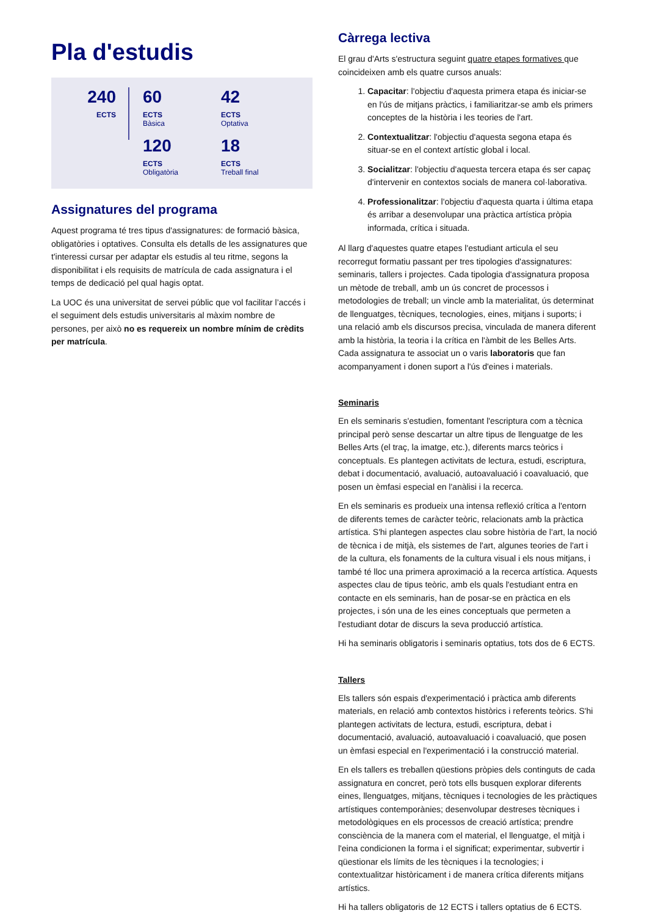Pla d'estudis
240
ECTS
60
ECTS
Bàsica
42
ECTS
Optativa
120
ECTS
Obligatòria
18
ECTS
Treball final
Assignatures del programa
Aquest programa té tres tipus d'assignatures: de formació bàsica, obligatòries i optatives. Consulta els detalls de les assignatures que t'interessi cursar per adaptar els estudis al teu ritme, segons la disponibilitat i els requisits de matrícula de cada assignatura i el temps de dedicació pel qual hagis optat.
La UOC és una universitat de servei públic que vol facilitar l’accés i el seguiment dels estudis universitaris al màxim nombre de persones, per això no es requereix un nombre mínim de crèdits per matrícula.
Càrrega lectiva
El grau d'Arts s'estructura seguint quatre etapes formatives que coincideixen amb els quatre cursos anuals:
1. Capacitar: l'objectiu d'aquesta primera etapa és iniciar-se en l'ús de mitjans pràctics, i familiaritzar-se amb els primers conceptes de la història i les teories de l'art.
2. Contextualitzar: l'objectiu d'aquesta segona etapa és situar-se en el context artístic global i local.
3. Socialitzar: l'objectiu d'aquesta tercera etapa és ser capaç d'intervenir en contextos socials de manera col·laborativa.
4. Professionalitzar: l'objectiu d'aquesta quarta i última etapa és arribar a desenvolupar una pràctica artística pròpia informada, crítica i situada.
Al llarg d'aquestes quatre etapes l'estudiant articula el seu recorregut formatiu passant per tres tipologies d'assignatures: seminaris, tallers i projectes. Cada tipologia d'assignatura proposa un mètode de treball, amb un ús concret de processos i metodologies de treball; un vincle amb la materialitat, ús determinat de llenguatges, tècniques, tecnologies, eines, mitjans i suports; i una relació amb els discursos precisa, vinculada de manera diferent amb la història, la teoria i la crítica en l'àmbit de les Belles Arts. Cada assignatura te associat un o varis laboratoris que fan acompanyament i donen suport a l'ús d'eines i materials.
Seminaris
En els seminaris s'estudien, fomentant l'escriptura com a tècnica principal però sense descartar un altre tipus de llenguatge de les Belles Arts (el traç, la imatge, etc.), diferents marcs teòrics i conceptuals. Es plantegen activitats de lectura, estudi, escriptura, debat i documentació, avaluació, autoavaluació i coavaluació, que posen un èmfasi especial en l'anàlisi i la recerca.
En els seminaris es produeix una intensa reflexió crítica a l'entorn de diferents temes de caràcter teòric, relacionats amb la pràctica artística. S'hi plantegen aspectes clau sobre història de l'art, la noció de tècnica i de mitjà, els sistemes de l'art, algunes teories de l'art i de la cultura, els fonaments de la cultura visual i els nous mitjans, i també té lloc una primera aproximació a la recerca artística. Aquests aspectes clau de tipus teòric, amb els quals l'estudiant entra en contacte en els seminaris, han de posar-se en pràctica en els projectes, i són una de les eines conceptuals que permeten a l'estudiant dotar de discurs la seva producció artística.
Hi ha seminaris obligatoris i seminaris optatius, tots dos de 6 ECTS.
Tallers
Els tallers són espais d'experimentació i pràctica amb diferents materials, en relació amb contextos històrics i referents teòrics. S'hi plantegen activitats de lectura, estudi, escriptura, debat i documentació, avaluació, autoavaluació i coavaluació, que posen un èmfasi especial en l'experimentació i la construcció material.
En els tallers es treballen qüestions pròpies dels continguts de cada assignatura en concret, però tots ells busquen explorar diferents eines, llenguatges, mitjans, tècniques i tecnologies de les pràctiques artístiques contemporànies; desenvolupar destreses tècniques i metodològiques en els processos de creació artística; prendre consciència de la manera com el material, el llenguatge, el mitjà i l'eina condicionen la forma i el significat; experimentar, subvertir i qüestionar els límits de les tècniques i la tecnologies; i contextualitzar històricament i de manera crítica diferents mitjans artístics.
Hi ha tallers obligatoris de 12 ECTS i tallers optatius de 6 ECTS.